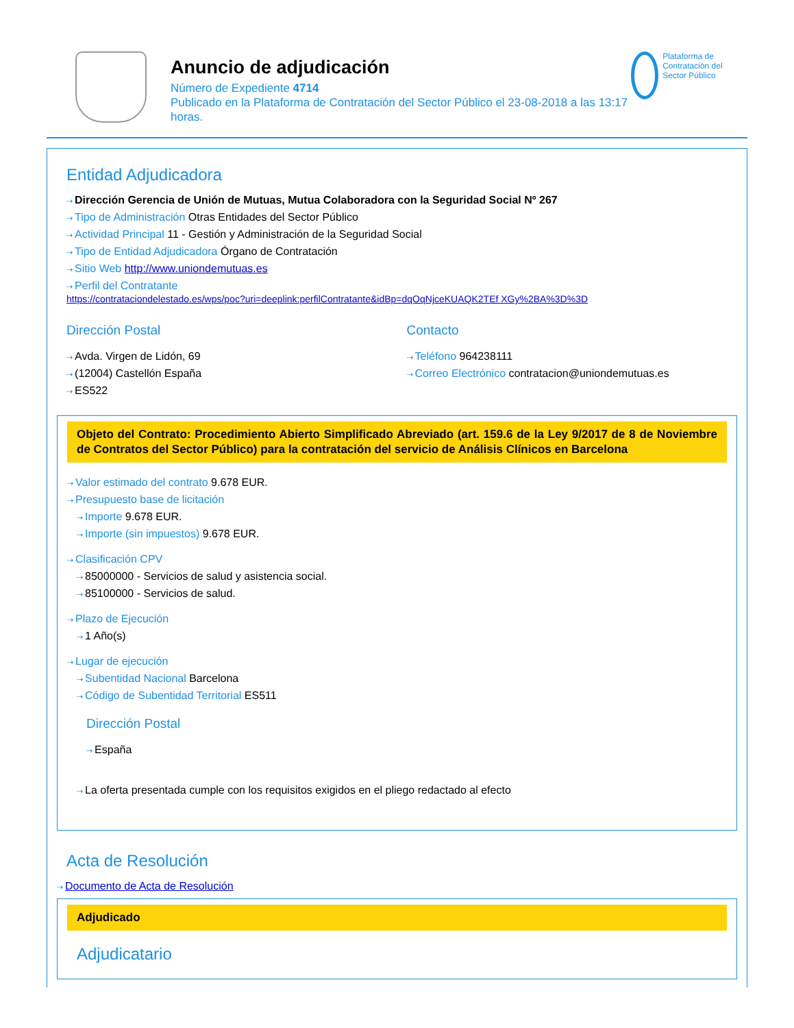Anuncio de adjudicación
Número de Expediente 4714
Publicado en la Plataforma de Contratación del Sector Público el 23-08-2018 a las 13:17 horas.
Plataforma de Contratación del Sector Público
Entidad Adjudicadora
Dirección Gerencia de Unión de Mutuas, Mutua Colaboradora con la Seguridad Social Nº 267
Tipo de Administración Otras Entidades del Sector Público
Actividad Principal 11 - Gestión y Administración de la Seguridad Social
Tipo de Entidad Adjudicadora Órgano de Contratación
Sitio Web http://www.uniondemutuas.es
Perfil del Contratante
https://contrataciondelestado.es/wps/poc?uri=deeplink:perfilContratante&idBp=dqOqNjceKUAQK2TEf XGy%2BA%3D%3D
Dirección Postal
Avda. Virgen de Lidón, 69
(12004) Castellón España
ES522
Contacto
Teléfono 964238111
Correo Electrónico contratacion@uniondemutuas.es
Objeto del Contrato: Procedimiento Abierto Simplificado Abreviado (art. 159.6 de la Ley 9/2017 de 8 de Noviembre de Contratos del Sector Público) para la contratación del servicio de Análisis Clínicos en Barcelona
Valor estimado del contrato 9.678 EUR.
Presupuesto base de licitación
Importe 9.678 EUR.
Importe (sin impuestos) 9.678 EUR.
Clasificación CPV
85000000 - Servicios de salud y asistencia social.
85100000 - Servicios de salud.
Plazo de Ejecución
1 Año(s)
Lugar de ejecución
Subentidad Nacional Barcelona
Código de Subentidad Territorial ES511
Dirección Postal
España
La oferta presentada cumple con los requisitos exigidos en el pliego redactado al efecto
Acta de Resolución
Documento de Acta de Resolución
Adjudicado
Adjudicatario